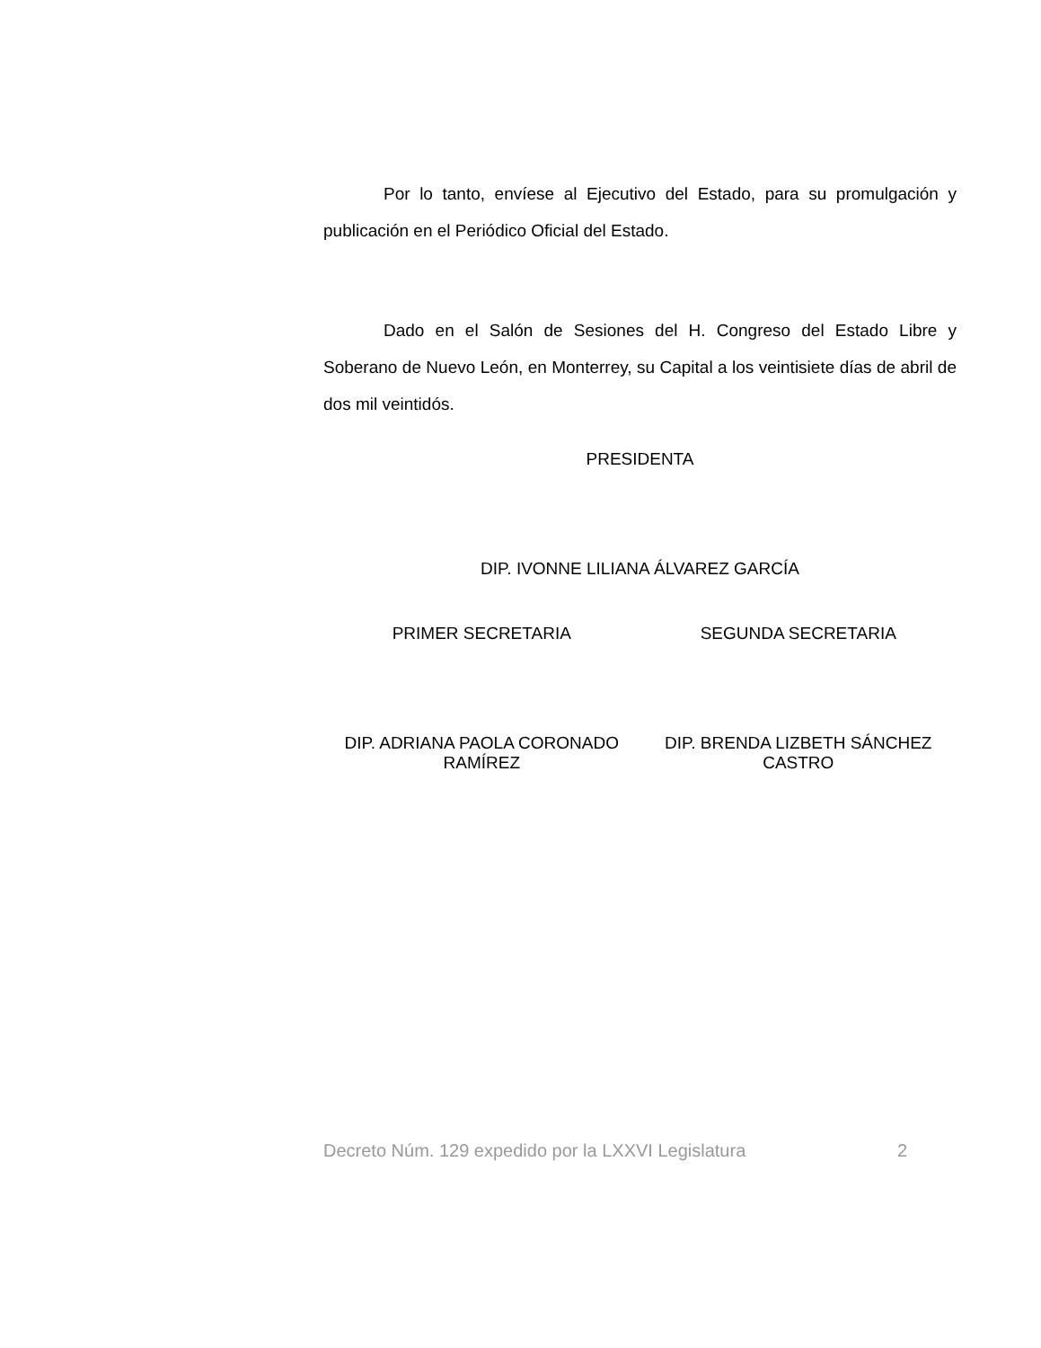Por lo tanto, envíese al Ejecutivo del Estado, para su promulgación y publicación en el Periódico Oficial del Estado.
Dado en el Salón de Sesiones del H. Congreso del Estado Libre y Soberano de Nuevo León, en Monterrey, su Capital a los veintisiete días de abril de dos mil veintidós.
PRESIDENTA
DIP. IVONNE LILIANA ÁLVAREZ GARCÍA
PRIMER SECRETARIA SEGUNDA SECRETARIA
DIP. ADRIANA PAOLA CORONADO RAMÍREZ
DIP. BRENDA LIZBETH SÁNCHEZ CASTRO
Decreto Núm. 129 expedido por la LXXVI Legislatura 2